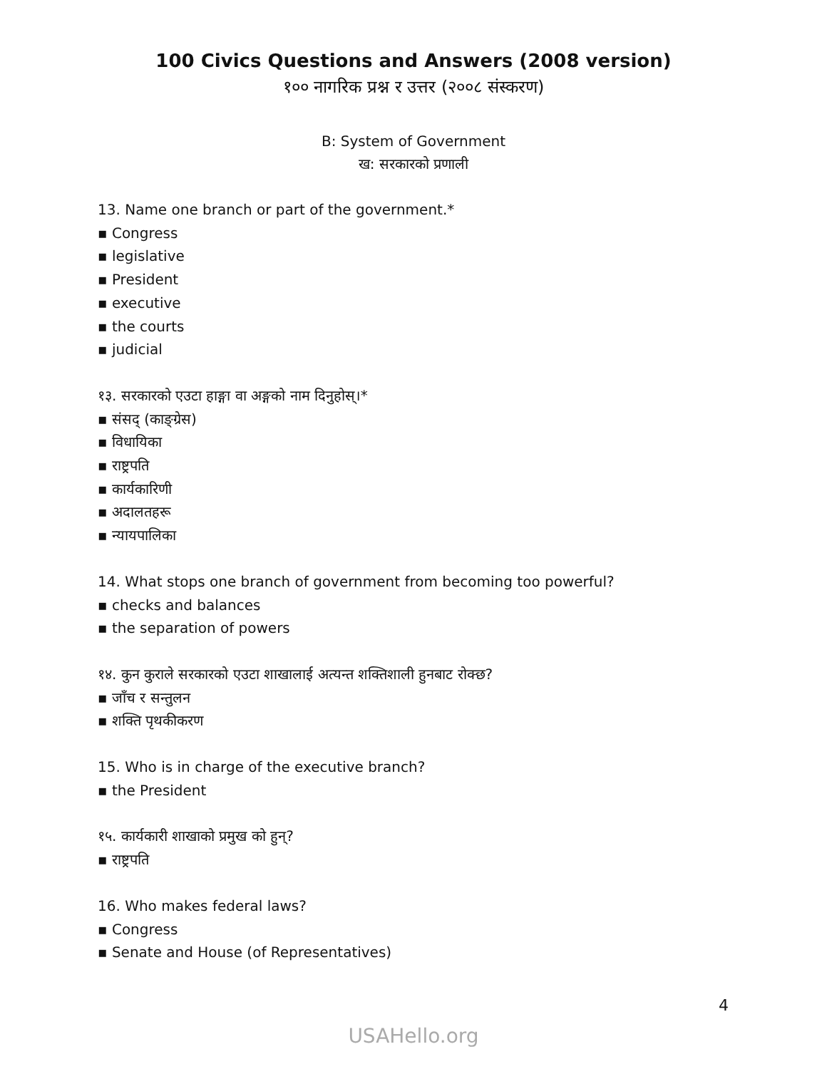100 Civics Questions and Answers (2008 version)
१०० नागरिक प्रश्न र उत्तर (२००८ संस्करण)
B: System of Government
ख: सरकारको प्रणाली
13. Name one branch or part of the government.*
▪ Congress
▪ legislative
▪ President
▪ executive
▪ the courts
▪ judicial
१३. सरकारको एउटा हाङ्गा वा अङ्गको नाम दिनुहोस्।*
▪ संसद् (काङ्ग्रेस)
▪ विधायिका
▪ राष्ट्रपति
▪ कार्यकारिणी
▪ अदालतहरू
▪ न्यायपालिका
14. What stops one branch of government from becoming too powerful?
▪ checks and balances
▪ the separation of powers
१४. कुन कुराले सरकारको एउटा शाखालाई अत्यन्त शक्तिशाली हुनबाट रोक्छ?
▪ जाँच र सन्तुलन
▪ शक्ति पृथकीकरण
15. Who is in charge of the executive branch?
▪ the President
१५. कार्यकारी शाखाको प्रमुख को हुन्?
▪ राष्ट्रपति
16. Who makes federal laws?
▪ Congress
▪ Senate and House (of Representatives)
4
USAHello.org